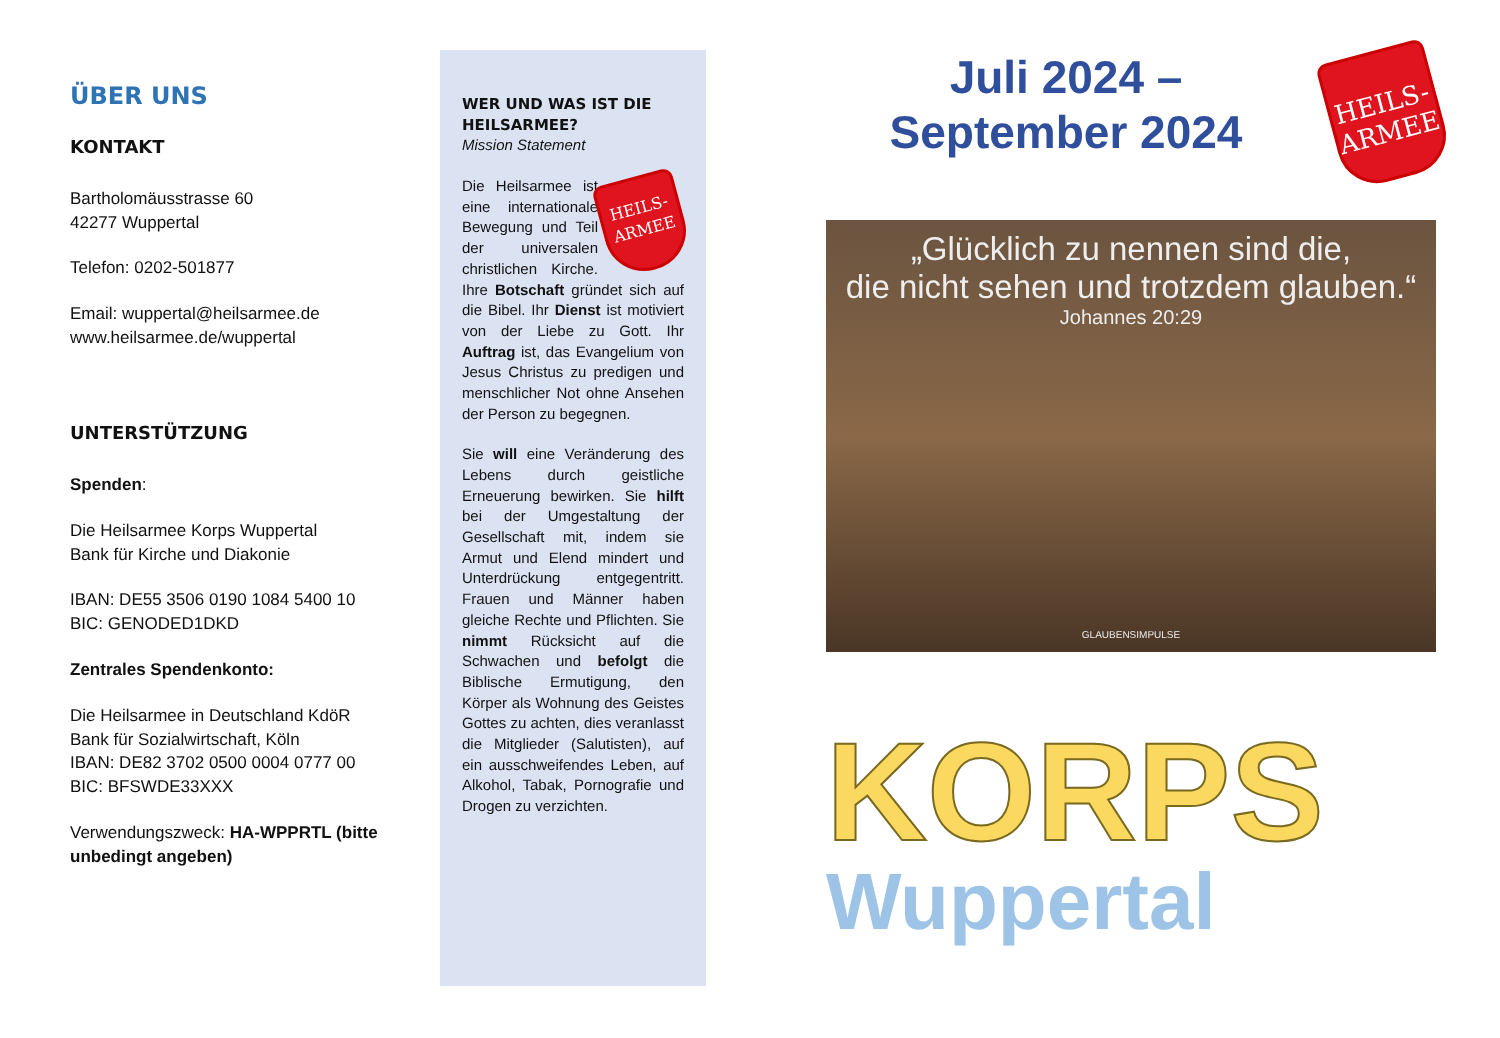ÜBER UNS
KONTAKT
Bartholomäusstrasse 60
42277 Wuppertal
Telefon: 0202-501877
Email: wuppertal@heilsarmee.de
www.heilsarmee.de/wuppertal
UNTERSTÜTZUNG
Spenden:
Die Heilsarmee Korps Wuppertal
Bank für Kirche und Diakonie
IBAN: DE55 3506 0190 1084 5400 10
BIC: GENODED1DKD
Zentrales Spendenkonto:
Die Heilsarmee in Deutschland KdöR
Bank für Sozialwirtschaft, Köln
IBAN: DE82 3702 0500 0004 0777 00
BIC: BFSWDE33XXX
Verwendungszweck: HA-WPPRTL (bitte unbedingt angeben)
WER UND WAS IST DIE HEILSARMEE?
Mission Statement
HEILS-
ARMEE Die Heilsarmee ist eine internationale Bewegung und Teil der universalen christlichen Kirche. Ihre Botschaft gründet sich auf die Bibel. Ihr Dienst ist motiviert von der Liebe zu Gott. Ihr Auftrag ist, das Evangelium von Jesus Christus zu predigen und menschlicher Not ohne Ansehen der Person zu begegnen.
Sie will eine Veränderung des Lebens durch geistliche Erneuerung bewirken. Sie hilft bei der Umgestaltung der Gesellschaft mit, indem sie Armut und Elend mindert und Unterdrückung entgegentritt. Frauen und Männer haben gleiche Rechte und Pflichten. Sie nimmt Rücksicht auf die Schwachen und befolgt die Biblische Ermutigung, den Körper als Wohnung des Geistes Gottes zu achten, dies veranlasst die Mitglieder (Salutisten), auf ein ausschweifendes Leben, auf Alkohol, Tabak, Pornografie und Drogen zu verzichten.
Juli 2024 –
September 2024
HEILS-
ARMEE
„Glücklich zu nennen sind die,
die nicht sehen und trotzdem glauben.“Johannes 20:29
GLAUBENSIMPULSE
KORPS
Wuppertal